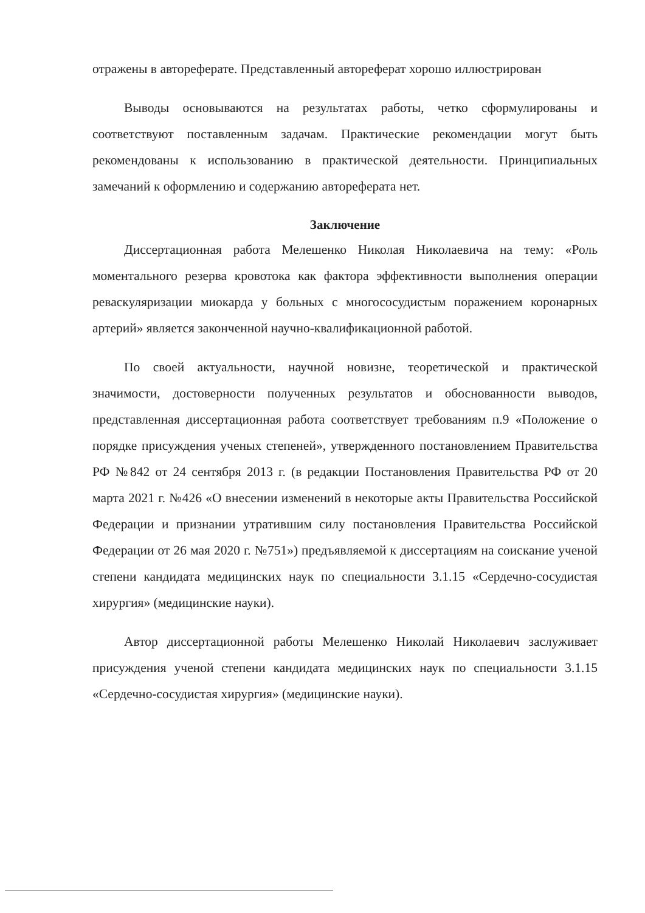отражены в автореферате. Представленный автореферат хорошо иллюстрирован
Выводы основываются на результатах работы, четко сформулированы и соответствуют поставленным задачам. Практические рекомендации могут быть рекомендованы к использованию в практической деятельности. Принципиальных замечаний к оформлению и содержанию автореферата нет.
Заключение
Диссертационная работа Мелешенко Николая Николаевича на тему: «Роль моментального резерва кровотока как фактора эффективности выполнения операции реваскуляризации миокарда у больных с многососудистым поражением коронарных артерий» является законченной научно-квалификационной работой.
По своей актуальности, научной новизне, теоретической и практической значимости, достоверности полученных результатов и обоснованности выводов, представленная диссертационная работа соответствует требованиям п.9 «Положение о порядке присуждения ученых степеней», утвержденного постановлением Правительства РФ №842 от 24 сентября 2013 г. (в редакции Постановления Правительства РФ от 20 марта 2021 г. №426 «О внесении изменений в некоторые акты Правительства Российской Федерации и признании утратившим силу постановления Правительства Российской Федерации от 26 мая 2020 г. №751») предъявляемой к диссертациям на соискание ученой степени кандидата медицинских наук по специальности 3.1.15 «Сердечно-сосудистая хирургия» (медицинские науки).
Автор диссертационной работы Мелешенко Николай Николаевич заслуживает присуждения ученой степени кандидата медицинских наук по специальности 3.1.15 «Сердечно-сосудистая хирургия» (медицинские науки).